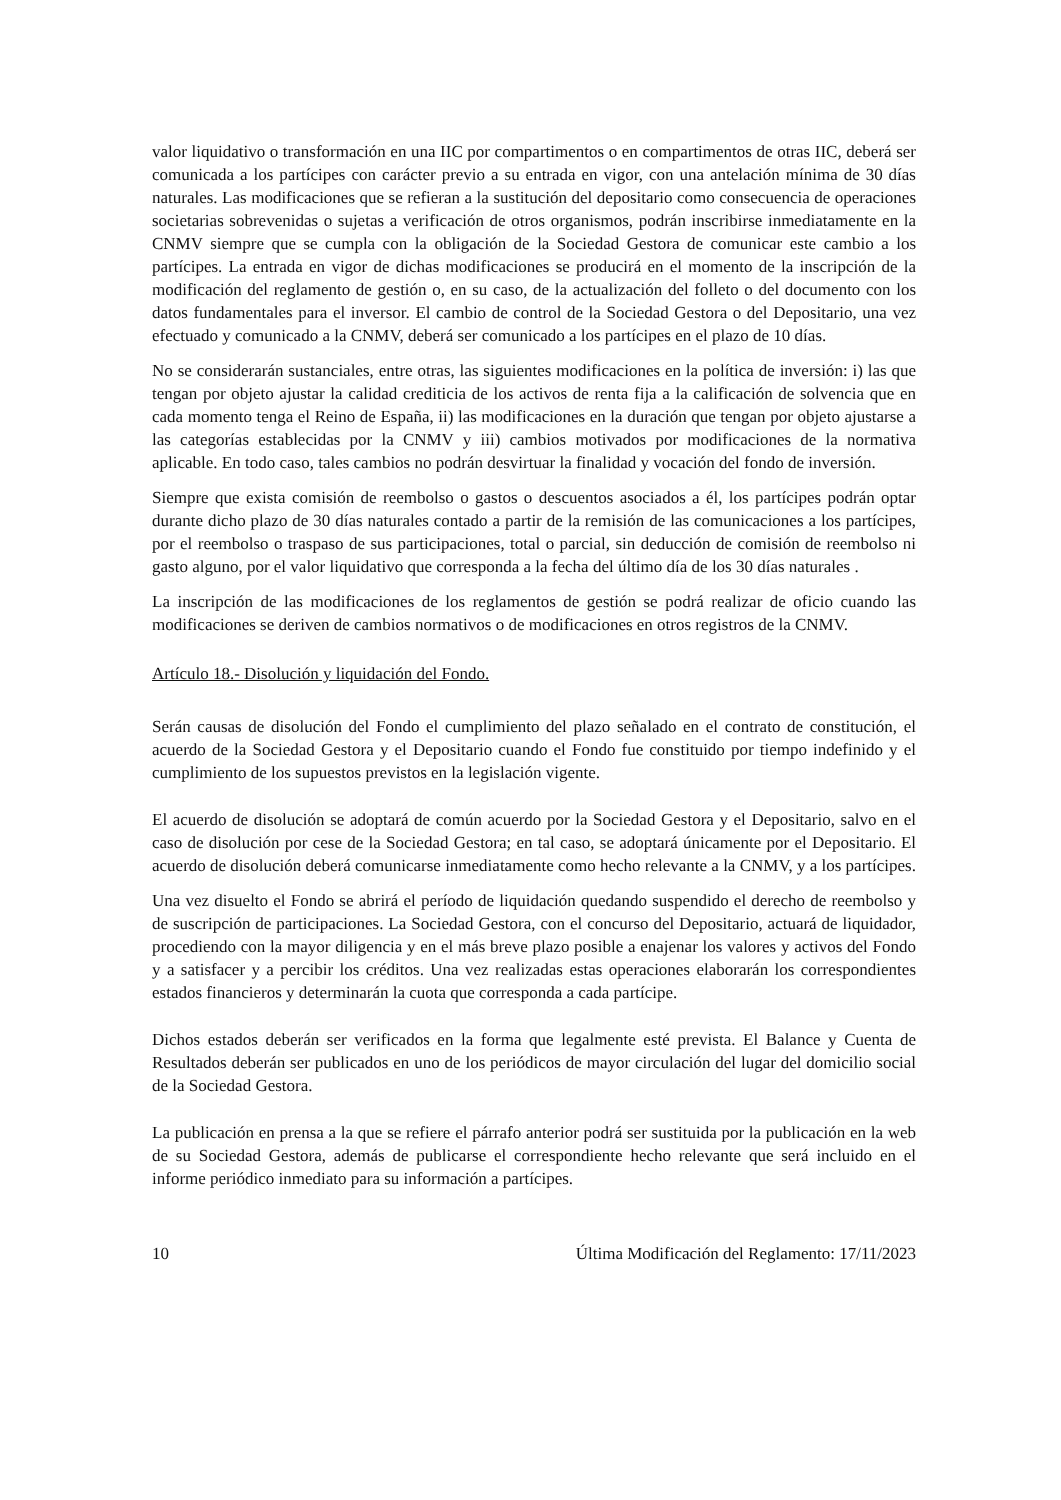valor liquidativo o transformación en una IIC por compartimentos o en compartimentos de otras IIC, deberá ser comunicada a los partícipes con carácter previo a su entrada en vigor, con una antelación mínima de 30 días naturales. Las modificaciones que se refieran a la sustitución del depositario como consecuencia de operaciones societarias sobrevenidas o sujetas a verificación de otros organismos, podrán inscribirse inmediatamente en la CNMV siempre que se cumpla con la obligación de la Sociedad Gestora de comunicar este cambio a los partícipes. La entrada en vigor de dichas modificaciones se producirá en el momento de la inscripción de la modificación del reglamento de gestión o, en su caso, de la actualización del folleto o del documento con los datos fundamentales para el inversor. El cambio de control de la Sociedad Gestora o del Depositario, una vez efectuado y comunicado a la CNMV, deberá ser comunicado a los partícipes en el plazo de 10 días.
No se considerarán sustanciales, entre otras, las siguientes modificaciones en la política de inversión: i) las que tengan por objeto ajustar la calidad crediticia de los activos de renta fija a la calificación de solvencia que en cada momento tenga el Reino de España, ii) las modificaciones en la duración que tengan por objeto ajustarse a las categorías establecidas por la CNMV y iii) cambios motivados por modificaciones de la normativa aplicable. En todo caso, tales cambios no podrán desvirtuar la finalidad y vocación del fondo de inversión.
Siempre que exista comisión de reembolso o gastos o descuentos asociados a él, los partícipes podrán optar durante dicho plazo de 30 días naturales contado a partir de la remisión de las comunicaciones a los partícipes, por el reembolso o traspaso de sus participaciones, total o parcial, sin deducción de comisión de reembolso ni gasto alguno, por el valor liquidativo que corresponda a la fecha del último día de los 30 días naturales .
La inscripción de las modificaciones de los reglamentos de gestión se podrá realizar de oficio cuando las modificaciones se deriven de cambios normativos o de modificaciones en otros registros de la CNMV.
Artículo 18.- Disolución y liquidación del Fondo.
Serán causas de disolución del Fondo el cumplimiento del plazo señalado en el contrato de constitución, el acuerdo de la Sociedad Gestora y el Depositario cuando el Fondo fue constituido por tiempo indefinido y el cumplimiento de los supuestos previstos en la legislación vigente.
El acuerdo de disolución se adoptará de común acuerdo por la Sociedad Gestora y el Depositario, salvo en el caso de disolución por cese de la Sociedad Gestora; en tal caso, se adoptará únicamente por el Depositario. El acuerdo de disolución deberá comunicarse inmediatamente como hecho relevante a la CNMV, y a los partícipes.
Una vez disuelto el Fondo se abrirá el período de liquidación quedando suspendido el derecho de reembolso y de suscripción de participaciones. La Sociedad Gestora, con el concurso del Depositario, actuará de liquidador, procediendo con la mayor diligencia y en el más breve plazo posible a enajenar los valores y activos del Fondo y a satisfacer y a percibir los créditos. Una vez realizadas estas operaciones elaborarán los correspondientes estados financieros y determinarán la cuota que corresponda a cada partícipe.
Dichos estados deberán ser verificados en la forma que legalmente esté prevista. El Balance y Cuenta de Resultados deberán ser publicados en uno de los periódicos de mayor circulación del lugar del domicilio social de la Sociedad Gestora.
La publicación en prensa a la que se refiere el párrafo anterior podrá ser sustituida por la publicación en la web de su Sociedad Gestora, además de publicarse el correspondiente hecho relevante que será incluido en el informe periódico inmediato para su información a partícipes.
10 Última Modificación del Reglamento: 17/11/2023